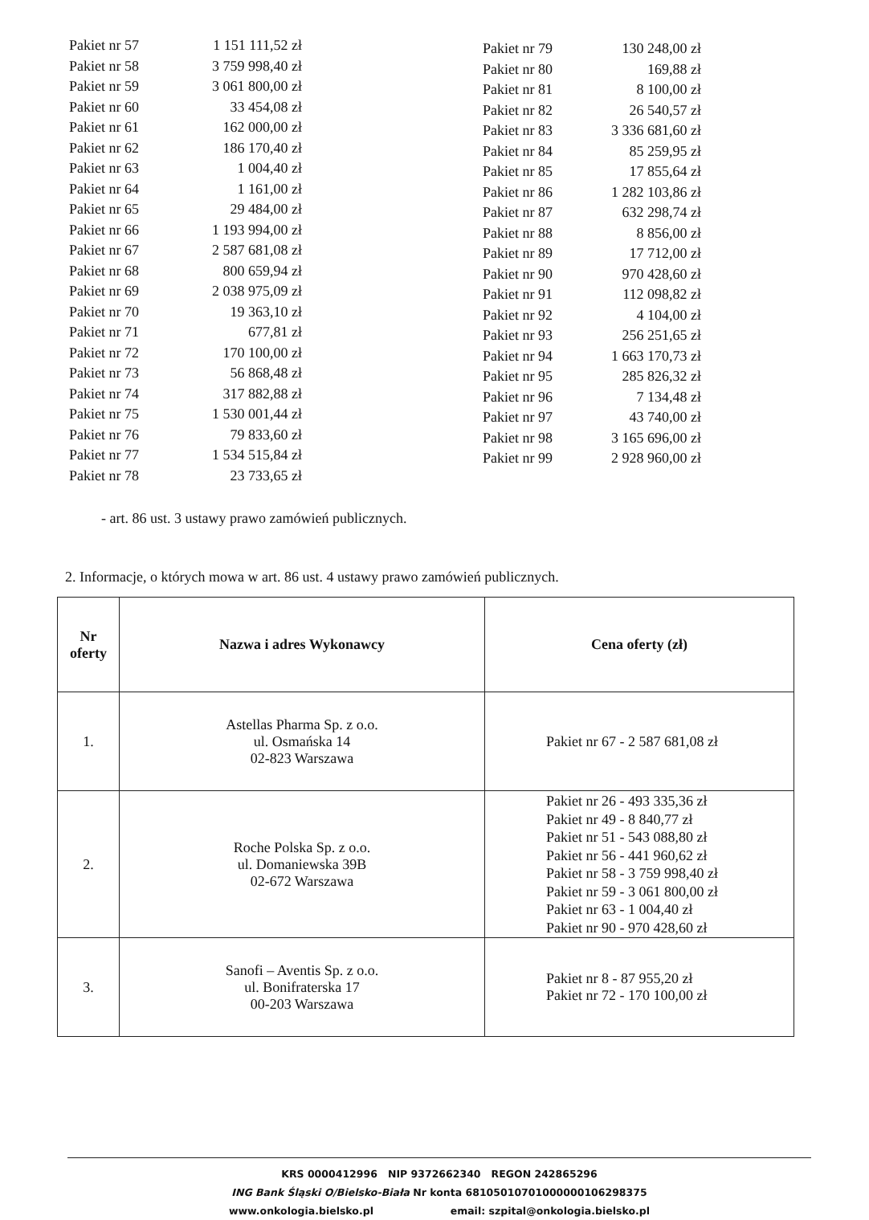| Pakiet nr 57 | 1 151 111,52 zł |
| Pakiet nr 58 | 3 759 998,40 zł |
| Pakiet nr 59 | 3 061 800,00 zł |
| Pakiet nr 60 | 33 454,08 zł |
| Pakiet nr 61 | 162 000,00 zł |
| Pakiet nr 62 | 186 170,40 zł |
| Pakiet nr 63 | 1 004,40 zł |
| Pakiet nr 64 | 1 161,00 zł |
| Pakiet nr 65 | 29 484,00 zł |
| Pakiet nr 66 | 1 193 994,00 zł |
| Pakiet nr 67 | 2 587 681,08 zł |
| Pakiet nr 68 | 800 659,94 zł |
| Pakiet nr 69 | 2 038 975,09 zł |
| Pakiet nr 70 | 19 363,10 zł |
| Pakiet nr 71 | 677,81 zł |
| Pakiet nr 72 | 170 100,00 zł |
| Pakiet nr 73 | 56 868,48 zł |
| Pakiet nr 74 | 317 882,88 zł |
| Pakiet nr 75 | 1 530 001,44 zł |
| Pakiet nr 76 | 79 833,60 zł |
| Pakiet nr 77 | 1 534 515,84 zł |
| Pakiet nr 78 | 23 733,65 zł |
| Pakiet nr 79 | 130 248,00 zł |
| Pakiet nr 80 | 169,88 zł |
| Pakiet nr 81 | 8 100,00 zł |
| Pakiet nr 82 | 26 540,57 zł |
| Pakiet nr 83 | 3 336 681,60 zł |
| Pakiet nr 84 | 85 259,95 zł |
| Pakiet nr 85 | 17 855,64 zł |
| Pakiet nr 86 | 1 282 103,86 zł |
| Pakiet nr 87 | 632 298,74 zł |
| Pakiet nr 88 | 8 856,00 zł |
| Pakiet nr 89 | 17 712,00 zł |
| Pakiet nr 90 | 970 428,60 zł |
| Pakiet nr 91 | 112 098,82 zł |
| Pakiet nr 92 | 4 104,00 zł |
| Pakiet nr 93 | 256 251,65 zł |
| Pakiet nr 94 | 1 663 170,73 zł |
| Pakiet nr 95 | 285 826,32 zł |
| Pakiet nr 96 | 7 134,48 zł |
| Pakiet nr 97 | 43 740,00 zł |
| Pakiet nr 98 | 3 165 696,00 zł |
| Pakiet nr 99 | 2 928 960,00 zł |
- art. 86 ust. 3 ustawy prawo zamówień publicznych.
2. Informacje, o których mowa w art. 86 ust. 4 ustawy prawo zamówień publicznych.
| Nr oferty | Nazwa i adres Wykonawcy | Cena oferty (zł) |
| --- | --- | --- |
| 1. | Astellas Pharma Sp. z o.o. ul. Osmańska 14 02-823 Warszawa | Pakiet nr 67 - 2 587 681,08 zł |
| 2. | Roche Polska Sp. z o.o. ul. Domaniewska 39B 02-672 Warszawa | Pakiet nr 26 - 493 335,36 zł Pakiet nr 49 - 8 840,77 zł Pakiet nr 51 - 543 088,80 zł Pakiet nr 56 - 441 960,62 zł Pakiet nr 58 - 3 759 998,40 zł Pakiet nr 59 - 3 061 800,00 zł Pakiet nr 63 - 1 004,40 zł Pakiet nr 90 - 970 428,60 zł |
| 3. | Sanofi – Aventis Sp. z o.o. ul. Bonifraterska 17 00-203 Warszawa | Pakiet nr 8 - 87 955,20 zł Pakiet nr 72 - 170 100,00 zł |
KRS 0000412996 NIP 9372662340 REGON 242865296
ING Bank Śląski O/Bielsko-Biała Nr konta 68105010701000000106298375
www.onkologia.bielsko.pl email: szpital@onkologia.bielsko.pl